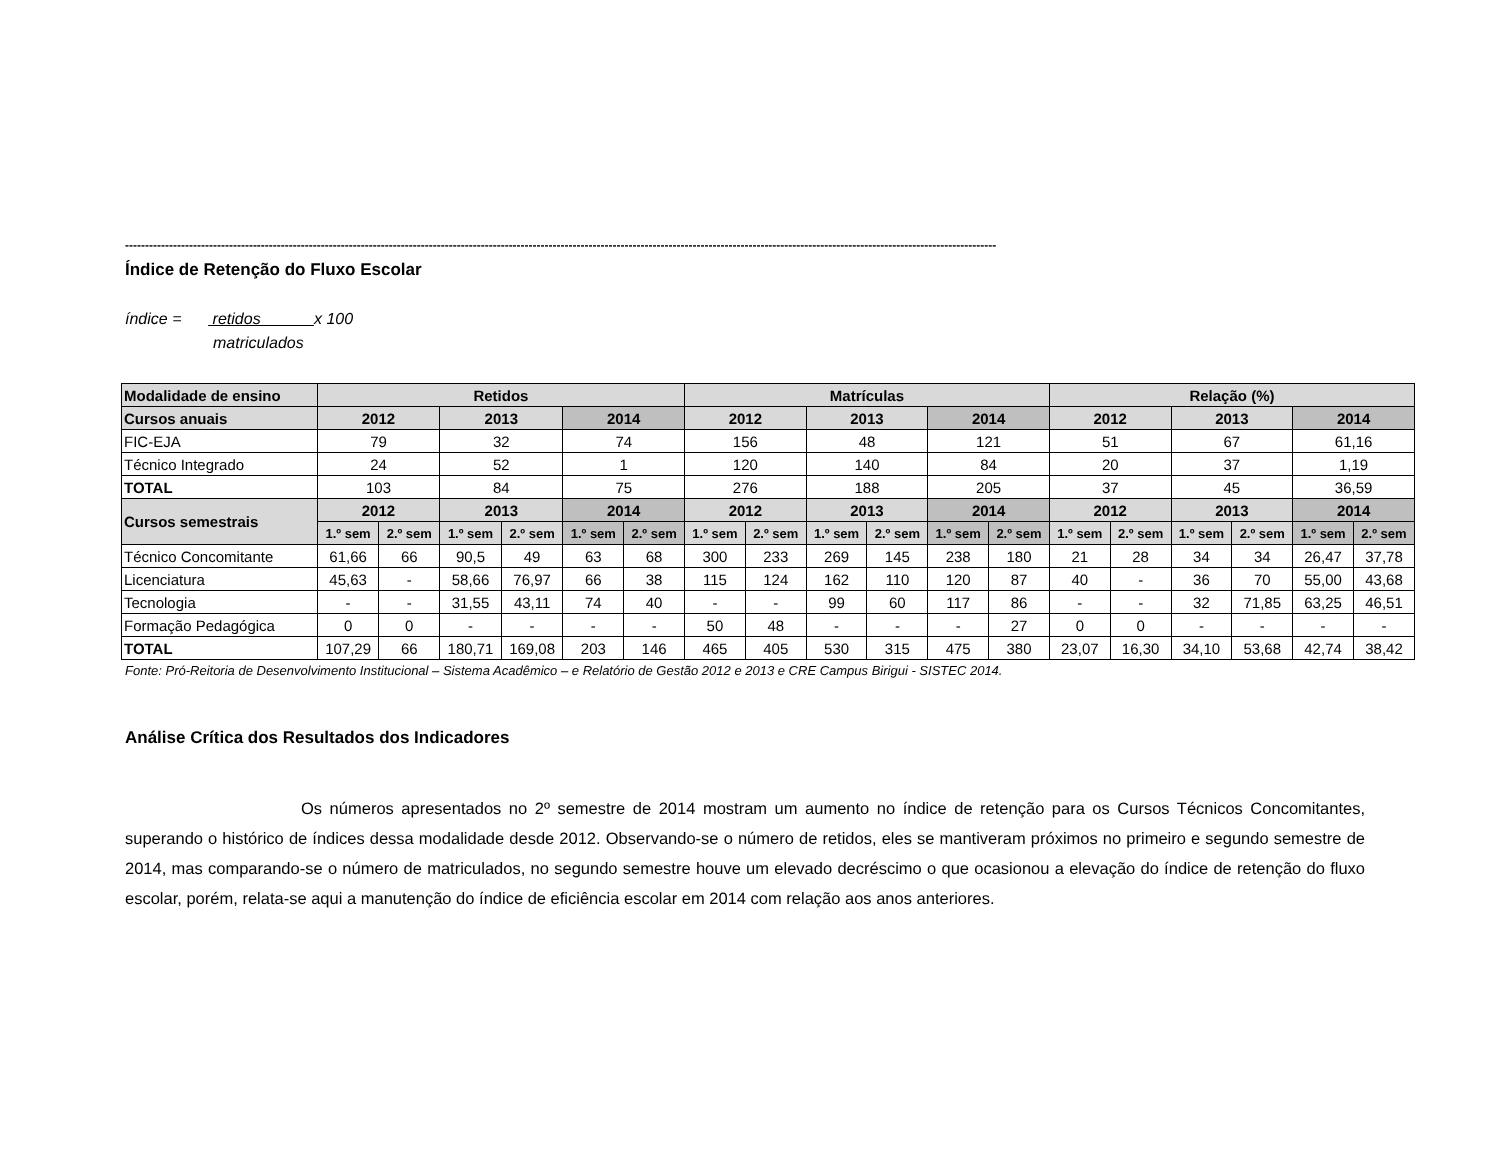--------------------------------------------------------------------------------------------------------------------------------------------------------------------------------------------------------------------------
Índice de Retenção do Fluxo Escolar
índice = retidos x 100
matriculados
| Modalidade de ensino | Retidos | | | | | | Matrículas | | | | | | Relação (%) | | | | | |
| --- | --- | --- | --- | --- | --- | --- | --- | --- | --- | --- | --- | --- | --- | --- | --- | --- | --- | --- |
| Cursos anuais | 2012 | | 2013 | | 2014 | | 2012 | | 2013 | | 2014 | | 2012 | | 2013 | | 2014 | |
| FIC-EJA | 79 | | 32 | | 74 | | 156 | | 48 | | 121 | | 51 | | 67 | | 61,16 | |
| Técnico Integrado | 24 | | 52 | | 1 | | 120 | | 140 | | 84 | | 20 | | 37 | | 1,19 | |
| TOTAL | 103 | | 84 | | 75 | | 276 | | 188 | | 205 | | 37 | | 45 | | 36,59 | |
| Cursos semestrais | 2012 | | 2013 | | 2014 | | 2012 | | 2013 | | 2014 | | 2012 | | 2013 | | 2014 | |
| | 1.º sem | 2.º sem | 1.º sem | 2.º sem | 1.º sem | 2.º sem | 1.º sem | 2.º sem | 1.º sem | 2.º sem | 1.º sem | 2.º sem | 1.º sem | 2.º sem | 1.º sem | 2.º sem | 1.º sem | 2.º sem |
| Técnico Concomitante | 61,66 | 66 | 90,5 | 49 | 63 | 68 | 300 | 233 | 269 | 145 | 238 | 180 | 21 | 28 | 34 | 34 | 26,47 | 37,78 |
| Licenciatura | 45,63 | - | 58,66 | 76,97 | 66 | 38 | 115 | 124 | 162 | 110 | 120 | 87 | 40 | - | 36 | 70 | 55,00 | 43,68 |
| Tecnologia | - | - | 31,55 | 43,11 | 74 | 40 | - | - | 99 | 60 | 117 | 86 | - | - | 32 | 71,85 | 63,25 | 46,51 |
| Formação Pedagógica | 0 | 0 | - | - | - | - | 50 | 48 | - | - | - | 27 | 0 | 0 | - | - | - | - |
| TOTAL | 107,29 | 66 | 180,71 | 169,08 | 203 | 146 | 465 | 405 | 530 | 315 | 475 | 380 | 23,07 | 16,30 | 34,10 | 53,68 | 42,74 | 38,42 |
Fonte: Pró-Reitoria de Desenvolvimento Institucional – Sistema Acadêmico – e Relatório de Gestão 2012 e 2013 e CRE Campus Birigui - SISTEC 2014.
Análise Crítica dos Resultados dos Indicadores
Os números apresentados no 2º semestre de 2014 mostram um aumento no índice de retenção para os Cursos Técnicos Concomitantes, superando o histórico de índices dessa modalidade desde 2012. Observando-se o número de retidos, eles se mantiveram próximos no primeiro e segundo semestre de 2014, mas comparando-se o número de matriculados, no segundo semestre houve um elevado decréscimo o que ocasionou a elevação do índice de retenção do fluxo escolar, porém, relata-se aqui a manutenção do índice de eficiência escolar em 2014 com relação aos anos anteriores.